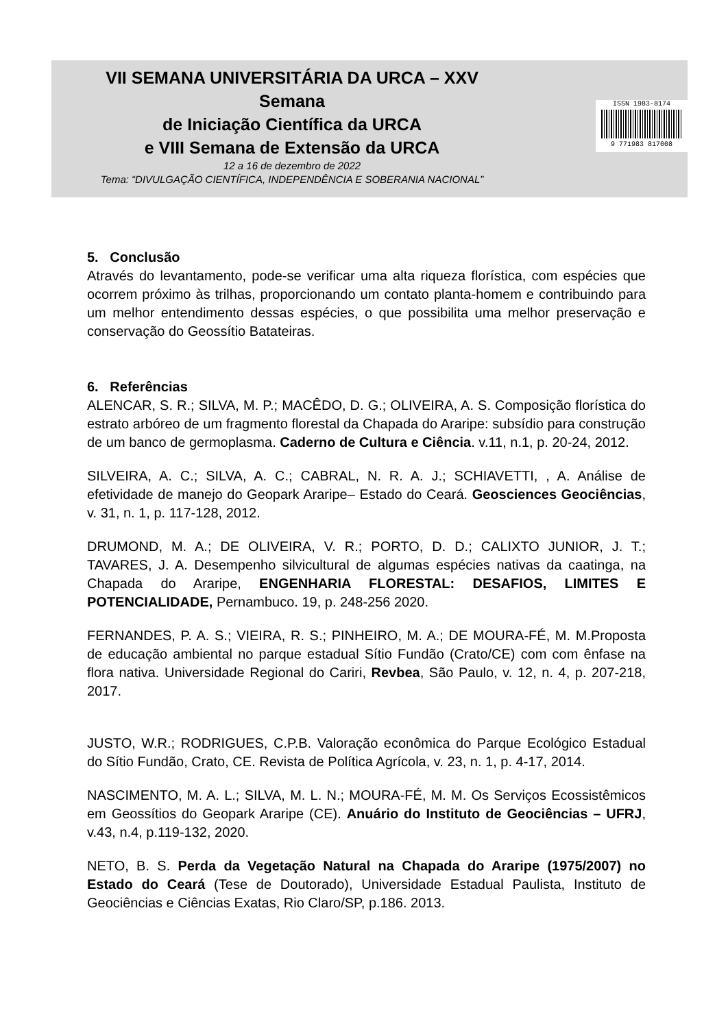VII SEMANA UNIVERSITÁRIA DA URCA – XXV
Semana
de Iniciação Científica da URCA
e VIII Semana de Extensão da URCA
12 a 16 de dezembro de 2022
Tema: “DIVULGAÇÃO CIENTÍFICA, INDEPENDÊNCIA E SOBERANIA NACIONAL”
ISSN 1983-8174
9 771983 817008
5. Conclusão
Através do levantamento, pode-se verificar uma alta riqueza florística, com espécies que ocorrem próximo às trilhas, proporcionando um contato planta-homem e contribuindo para um melhor entendimento dessas espécies, o que possibilita uma melhor preservação e conservação do Geossítio Batateiras.
6. Referências
ALENCAR, S. R.; SILVA, M. P.; MACÊDO, D. G.; OLIVEIRA, A. S. Composição florística do estrato arbóreo de um fragmento florestal da Chapada do Araripe: subsídio para construção de um banco de germoplasma. Caderno de Cultura e Ciência. v.11, n.1, p. 20-24, 2012.
SILVEIRA, A. C.; SILVA, A. C.; CABRAL, N. R. A. J.; SCHIAVETTI, , A. Análise de efetividade de manejo do Geopark Araripe– Estado do Ceará. Geosciences Geociências, v. 31, n. 1, p. 117-128, 2012.
DRUMOND, M. A.; DE OLIVEIRA, V. R.; PORTO, D. D.; CALIXTO JUNIOR, J. T.; TAVARES, J. A. Desempenho silvicultural de algumas espécies nativas da caatinga, na Chapada do Araripe, ENGENHARIA FLORESTAL: DESAFIOS, LIMITES E POTENCIALIDADE, Pernambuco. 19, p. 248-256 2020.
FERNANDES, P. A. S.; VIEIRA, R. S.; PINHEIRO, M. A.; DE MOURA-FÉ, M. M.Proposta de educação ambiental no parque estadual Sítio Fundão (Crato/CE) com com ênfase na flora nativa. Universidade Regional do Cariri, Revbea, São Paulo, v. 12, n. 4, p. 207-218, 2017.
JUSTO, W.R.; RODRIGUES, C.P.B. Valoração econômica do Parque Ecológico Estadual do Sítio Fundão, Crato, CE. Revista de Política Agrícola, v. 23, n. 1, p. 4-17, 2014.
NASCIMENTO, M. A. L.; SILVA, M. L. N.; MOURA-FÉ, M. M. Os Serviços Ecossistêmicos em Geossítios do Geopark Araripe (CE). Anuário do Instituto de Geociências – UFRJ, v.43, n.4, p.119-132, 2020.
NETO, B. S. Perda da Vegetação Natural na Chapada do Araripe (1975/2007) no Estado do Ceará (Tese de Doutorado), Universidade Estadual Paulista, Instituto de Geociências e Ciências Exatas, Rio Claro/SP, p.186. 2013.